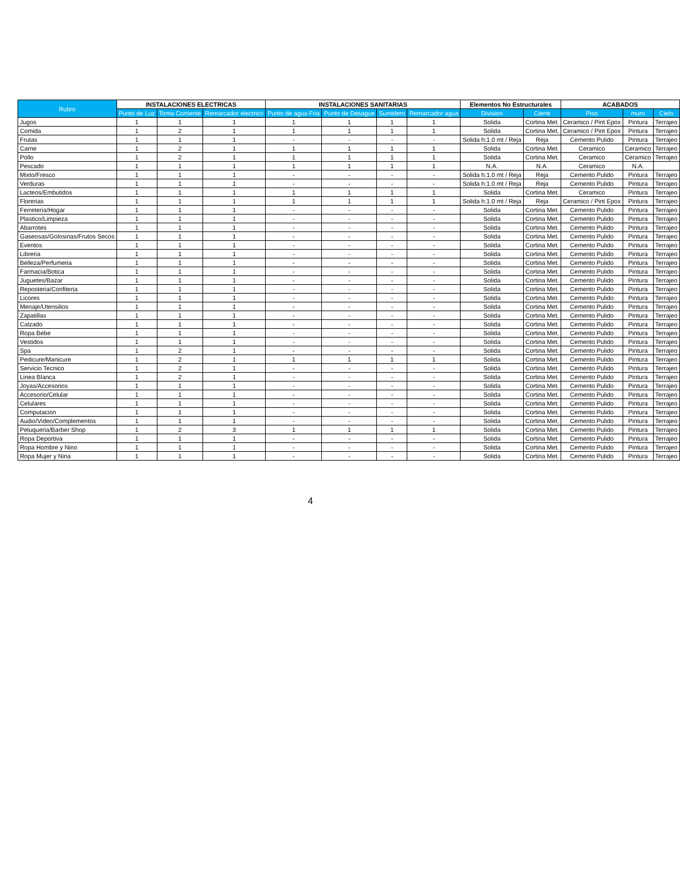| Rubro | INSTALACIONES ELECTRICAS | | | INSTALACIONES SANITARIAS | | | | Elementos No Estructurales | | ACABADOS | | |
| --- | --- | --- | --- | --- | --- | --- | --- | --- | --- | --- | --- | --- |
| | Punto de Luz | Toma Corriente | Remarcador electrico | Punto de agua Fria | Punto de Desague | Sumidero | Remarcador agua | Division | Cierre | Piso | muro | Cielo |
| Jugos | 1 | 1 | 1 | 1 | 1 | 1 | 1 | Solida | Cortina Met. | Ceramico / Pint Epox | Pintura | Terrajeo |
| Comida | 1 | 2 | 1 | 1 | 1 | 1 | 1 | Solida | Cortina Met. | Ceramico / Pint Epox | Pintura | Terrajeo |
| Frutas | 1 | 1 | 1 | - | - | - | - | Solida h:1.0 mt / Reja | Reja | Cemento Pulido | Pintura | Terrajeo |
| Carne | 1 | 2 | 1 | 1 | 1 | 1 | 1 | Solida | Cortina Met. | Ceramico | Ceramico | Terrajeo |
| Pollo | 1 | 2 | 1 | 1 | 1 | 1 | 1 | Solida | Cortina Met. | Ceramico | Ceramico | Terrajeo |
| Pescado | 1 | 1 | 1 | 1 | 1 | 1 | 1 | N.A. | N.A. | Ceramico | N.A. | |
| Mixto/Fresco | 1 | 1 | 1 | - | - | - | - | Solida h:1.0 mt / Reja | Reja | Cemento Pulido | Pintura | Terrajeo |
| Verduras | 1 | 1 | 1 | - | - | - | - | Solida h:1.0 mt / Reja | Reja | Cemento Pulido | Pintura | Terrajeo |
| Lacteos/Embutidos | 1 | 1 | 1 | 1 | 1 | 1 | 1 | Solida | Cortina Met. | Ceramico | Pintura | Terrajeo |
| Florerias | 1 | 1 | 1 | 1 | 1 | 1 | 1 | Solida h:1.0 mt / Reja | Reja | Ceramico / Pint Epox | Pintura | Terrajeo |
| Ferreteria/Hogar | 1 | 1 | 1 | - | - | - | - | Solida | Cortina Met. | Cemento Pulido | Pintura | Terrajeo |
| Plastico/Limpieza | 1 | 1 | 1 | - | - | - | - | Solida | Cortina Met. | Cemento Pulido | Pintura | Terrajeo |
| Abarrotes | 1 | 1 | 1 | - | - | - | - | Solida | Cortina Met. | Cemento Pulido | Pintura | Terrajeo |
| Gaseosas/Golosinas/Frutos Secos | 1 | 1 | 1 | - | - | - | - | Solida | Cortina Met. | Cemento Pulido | Pintura | Terrajeo |
| Eventos | 1 | 1 | 1 | - | - | - | - | Solida | Cortina Met. | Cemento Pulido | Pintura | Terrajeo |
| Libreria | 1 | 1 | 1 | - | - | - | - | Solida | Cortina Met. | Cemento Pulido | Pintura | Terrajeo |
| Belleza/Perfumeria | 1 | 1 | 1 | - | - | - | - | Solida | Cortina Met. | Cemento Pulido | Pintura | Terrajeo |
| Farmacia/Botica | 1 | 1 | 1 | - | - | - | - | Solida | Cortina Met. | Cemento Pulido | Pintura | Terrajeo |
| Juguetes/Bazar | 1 | 1 | 1 | - | - | - | - | Solida | Cortina Met. | Cemento Pulido | Pintura | Terrajeo |
| Reposteria/Confiteria | 1 | 1 | 1 | - | - | - | - | Solida | Cortina Met. | Cemento Pulido | Pintura | Terrajeo |
| Licores | 1 | 1 | 1 | - | - | - | - | Solida | Cortina Met. | Cemento Pulido | Pintura | Terrajeo |
| Menaje/Utensilios | 1 | 1 | 1 | - | - | - | - | Solida | Cortina Met. | Cemento Pulido | Pintura | Terrajeo |
| Zapatillas | 1 | 1 | 1 | - | - | - | - | Solida | Cortina Met. | Cemento Pulido | Pintura | Terrajeo |
| Calzado | 1 | 1 | 1 | - | - | - | - | Solida | Cortina Met. | Cemento Pulido | Pintura | Terrajeo |
| Ropa Bebe | 1 | 1 | 1 | - | - | - | - | Solida | Cortina Met. | Cemento Pulido | Pintura | Terrajeo |
| Vestidos | 1 | 1 | 1 | - | - | - | - | Solida | Cortina Met. | Cemento Pulido | Pintura | Terrajeo |
| Spa | 1 | 2 | 1 | - | - | - | - | Solida | Cortina Met. | Cemento Pulido | Pintura | Terrajeo |
| Pedicure/Manicure | 1 | 2 | 1 | 1 | 1 | 1 | 1 | Solida | Cortina Met. | Cemento Pulido | Pintura | Terrajeo |
| Servicio Tecnico | 1 | 2 | 1 | - | - | - | - | Solida | Cortina Met. | Cemento Pulido | Pintura | Terrajeo |
| Linea Blanca | 1 | 2 | 1 | - | - | - | - | Solida | Cortina Met. | Cemento Pulido | Pintura | Terrajeo |
| Joyas/Accesorios | 1 | 1 | 1 | - | - | - | - | Solida | Cortina Met. | Cemento Pulido | Pintura | Terrajeo |
| Accesorio/Celular | 1 | 1 | 1 | - | - | - | - | Solida | Cortina Met. | Cemento Pulido | Pintura | Terrajeo |
| Celulares | 1 | 1 | 1 | - | - | - | - | Solida | Cortina Met. | Cemento Pulido | Pintura | Terrajeo |
| Computacion | 1 | 1 | 1 | - | - | - | - | Solida | Cortina Met. | Cemento Pulido | Pintura | Terrajeo |
| Audio/Video/Complementos | 1 | 1 | 1 | - | - | - | - | Solida | Cortina Met. | Cemento Pulido | Pintura | Terrajeo |
| Peluqueria/Barber Shop | 1 | 2 | 3 | 1 | 1 | 1 | 1 | Solida | Cortina Met. | Cemento Pulido | Pintura | Terrajeo |
| Ropa Deportiva | 1 | 1 | 1 | - | - | - | - | Solida | Cortina Met. | Cemento Pulido | Pintura | Terrajeo |
| Ropa Hombre y Nino | 1 | 1 | 1 | - | - | - | - | Solida | Cortina Met. | Cemento Pulido | Pintura | Terrajeo |
| Ropa Mujer y Nina | 1 | 1 | 1 | - | - | - | - | Solida | Cortina Met. | Cemento Pulido | Pintura | Terrajeo |
4